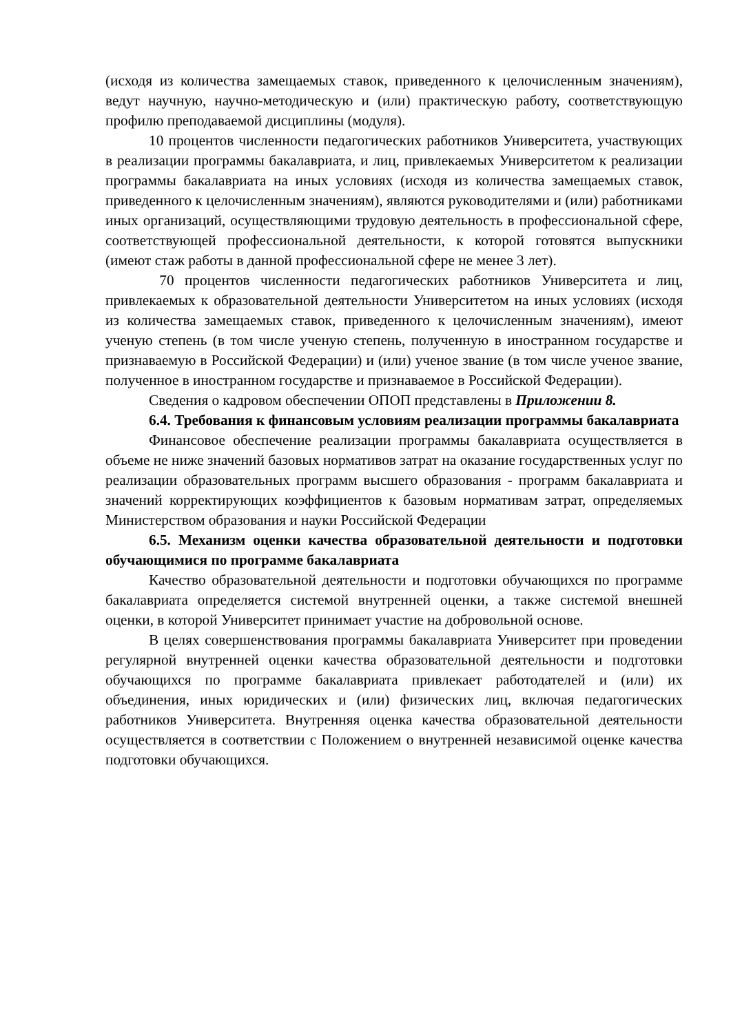(исходя из количества замещаемых ставок, приведенного к целочисленным значениям), ведут научную, научно-методическую и (или) практическую работу, соответствующую профилю преподаваемой дисциплины (модуля).
10 процентов численности педагогических работников Университета, участвующих в реализации программы бакалавриата, и лиц, привлекаемых Университетом к реализации программы бакалавриата на иных условиях (исходя из количества замещаемых ставок, приведенного к целочисленным значениям), являются руководителями и (или) работниками иных организаций, осуществляющими трудовую деятельность в профессиональной сфере, соответствующей профессиональной деятельности, к которой готовятся выпускники (имеют стаж работы в данной профессиональной сфере не менее 3 лет).
70 процентов численности педагогических работников Университета и лиц, привлекаемых к образовательной деятельности Университетом на иных условиях (исходя из количества замещаемых ставок, приведенного к целочисленным значениям), имеют ученую степень (в том числе ученую степень, полученную в иностранном государстве и признаваемую в Российской Федерации) и (или) ученое звание (в том числе ученое звание, полученное в иностранном государстве и признаваемое в Российской Федерации).
Сведения о кадровом обеспечении ОПОП представлены в Приложении 8.
6.4. Требования к финансовым условиям реализации программы бакалавриата
Финансовое обеспечение реализации программы бакалавриата осуществляется в объеме не ниже значений базовых нормативов затрат на оказание государственных услуг по реализации образовательных программ высшего образования - программ бакалавриата и значений корректирующих коэффициентов к базовым нормативам затрат, определяемых Министерством образования и науки Российской Федерации
6.5. Механизм оценки качества образовательной деятельности и подготовки обучающимися по программе бакалавриата
Качество образовательной деятельности и подготовки обучающихся по программе бакалавриата определяется системой внутренней оценки, а также системой внешней оценки, в которой Университет принимает участие на добровольной основе.
В целях совершенствования программы бакалавриата Университет при проведении регулярной внутренней оценки качества образовательной деятельности и подготовки обучающихся по программе бакалавриата привлекает работодателей и (или) их объединения, иных юридических и (или) физических лиц, включая педагогических работников Университета. Внутренняя оценка качества образовательной деятельности осуществляется в соответствии с Положением о внутренней независимой оценке качества подготовки обучающихся.